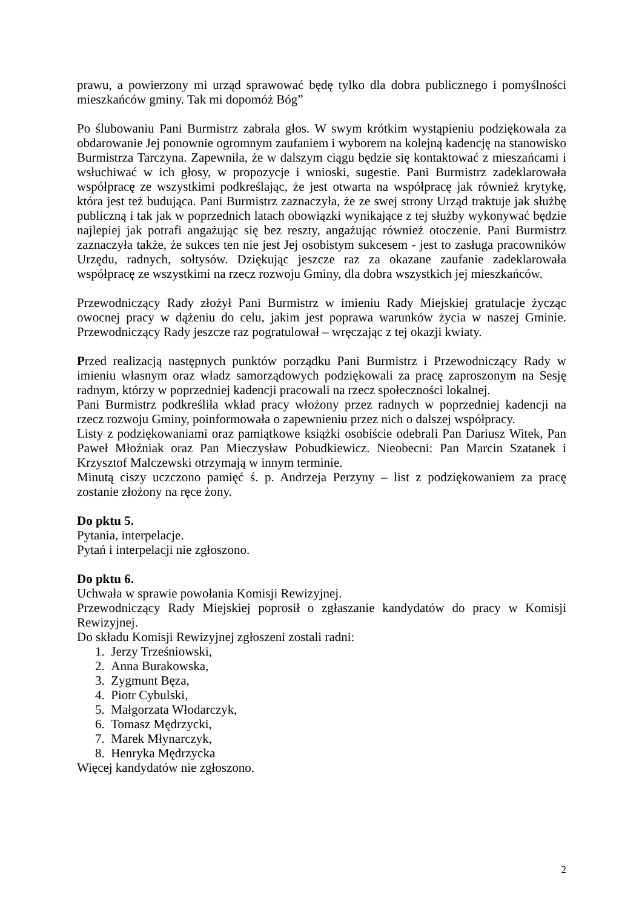prawu, a powierzony mi urząd sprawować będę tylko dla dobra publicznego i pomyślności mieszkańców gminy. Tak mi dopomóż Bóg”
Po ślubowaniu Pani Burmistrz zabrała głos. W swym krótkim wystąpieniu podziękowała za obdarowanie Jej ponownie ogromnym zaufaniem i wyborem na kolejną kadencję na stanowisko Burmistrza Tarczyna. Zapewniła, że w dalszym ciągu będzie się kontaktować z mieszańcami i wsłuchiwać w ich głosy, w propozycje i wnioski, sugestie. Pani Burmistrz zadeklarowała współpracę ze wszystkimi podkreślając, że jest otwarta na współpracę jak również krytykę, która jest też budująca. Pani Burmistrz zaznaczyła, że ze swej strony Urząd traktuje jak służbę publiczną i tak jak w poprzednich latach obowiązki wynikające z tej służby wykonywać będzie najlepiej jak potrafi angażując się bez reszty, angażując również otoczenie. Pani Burmistrz zaznaczyła także, że sukces ten nie jest Jej osobistym sukcesem - jest to zasługa pracowników Urzędu, radnych, sołtysów. Dziękując jeszcze raz za okazane zaufanie zadeklarowała współpracę ze wszystkimi na rzecz rozwoju Gminy, dla dobra wszystkich jej mieszkańców.
Przewodniczący Rady złożył Pani Burmistrz w imieniu Rady Miejskiej gratulacje życząc owocnej pracy w dążeniu do celu, jakim jest poprawa warunków życia w naszej Gminie. Przewodniczący Rady jeszcze raz pogratulował – wręczając z tej okazji kwiaty.
Przed realizacją następnych punktów porządku Pani Burmistrz i Przewodniczący Rady w imieniu własnym oraz władz samorządowych podziękowali za pracę zaproszonym na Sesję radnym, którzy w poprzedniej kadencji pracowali na rzecz społeczności lokalnej.
Pani Burmistrz podkreśliła wkład pracy włożony przez radnych w poprzedniej kadencji na rzecz rozwoju Gminy, poinformowała o zapewnieniu przez nich o dalszej współpracy.
Listy z podziękowaniami oraz pamiątkowe książki osobiście odebrali Pan Dariusz Witek, Pan Paweł Młoźniak oraz Pan Mieczysław Pobudkiewicz. Nieobecni: Pan Marcin Szatanek i Krzysztof Malczewski otrzymają w innym terminie.
Minutą ciszy uczczono pamięć ś. p. Andrzeja Perzyny – list z podziękowaniem za pracę zostanie złożony na ręce żony.
Do pktu 5.
Pytania, interpelacje.
Pytań i interpelacji nie zgłoszono.
Do pktu 6.
Uchwała w sprawie powołania Komisji Rewizyjnej.
Przewodniczący Rady Miejskiej poprosił o zgłaszanie kandydatów do pracy w Komisji Rewizyjnej.
Do składu Komisji Rewizyjnej zgłoszeni zostali radni:
1. Jerzy Trześniowski,
2. Anna Burakowska,
3. Zygmunt Bęza,
4. Piotr Cybulski,
5. Małgorzata Włodarczyk,
6. Tomasz Mędrzycki,
7. Marek Młynarczyk,
8. Henryka Mędrzycka
Więcej kandydatów nie zgłoszono.
2